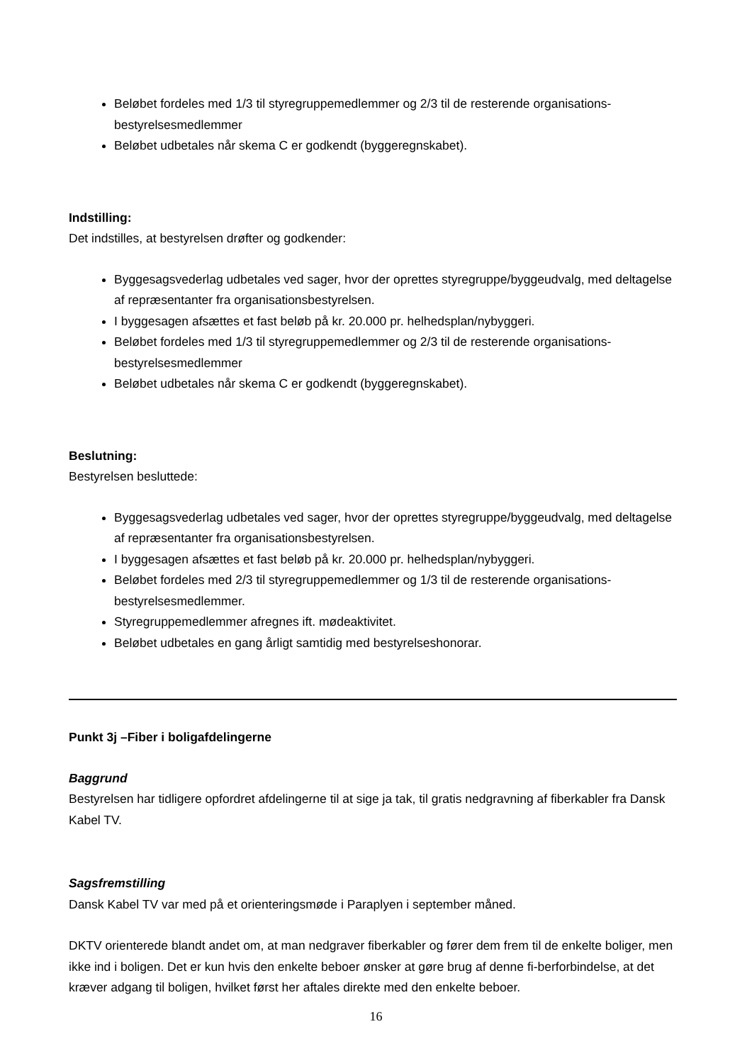Beløbet fordeles med 1/3 til styregruppemedlemmer og 2/3 til de resterende organisations-bestyrelsesmedlemmer
Beløbet udbetales når skema C er godkendt (byggeregnskabet).
Indstilling:
Det indstilles, at bestyrelsen drøfter og godkender:
Byggesagsvederlag udbetales ved sager, hvor der oprettes styregruppe/byggeudvalg, med deltagelse af repræsentanter fra organisationsbestyrelsen.
I byggesagen afsættes et fast beløb på kr. 20.000 pr. helhedsplan/nybyggeri.
Beløbet fordeles med 1/3 til styregruppemedlemmer og 2/3 til de resterende organisations-bestyrelsesmedlemmer
Beløbet udbetales når skema C er godkendt (byggeregnskabet).
Beslutning:
Bestyrelsen besluttede:
Byggesagsvederlag udbetales ved sager, hvor der oprettes styregruppe/byggeudvalg, med deltagelse af repræsentanter fra organisationsbestyrelsen.
I byggesagen afsættes et fast beløb på kr. 20.000 pr. helhedsplan/nybyggeri.
Beløbet fordeles med 2/3 til styregruppemedlemmer og 1/3 til de resterende organisations-bestyrelsesmedlemmer.
Styregruppemedlemmer afregnes ift. mødeaktivitet.
Beløbet udbetales en gang årligt samtidig med bestyrelseshonorar.
Punkt 3j –Fiber i boligafdelingerne
Baggrund
Bestyrelsen har tidligere opfordret afdelingerne til at sige ja tak, til gratis nedgravning af fiberkabler fra Dansk Kabel TV.
Sagsfremstilling
Dansk Kabel TV var med på et orienteringsmøde i Paraplyen i september måned.
DKTV orienterede blandt andet om, at man nedgraver fiberkabler og fører dem frem til de enkelte boliger, men ikke ind i boligen. Det er kun hvis den enkelte beboer ønsker at gøre brug af denne fi-berforbindelse, at det kræver adgang til boligen, hvilket først her aftales direkte med den enkelte beboer.
16